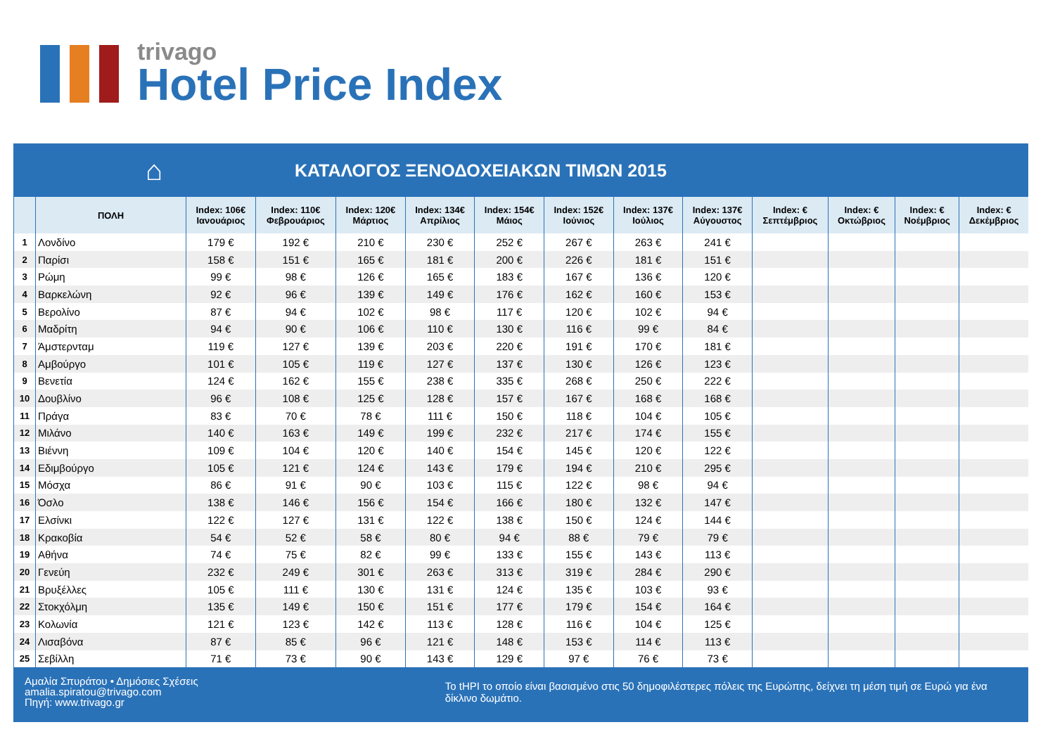trivago
Hotel Price Index
⌂
ΚΑΤΑΛΟΓΟΣ ΞΕΝΟΔΟΧΕΙΑΚΩΝ ΤΙΜΩΝ 2015
| | ΠΟΛΗ | Index: 106€ Ιανουάριος | Index: 110€ Φεβρουάριος | Index: 120€ Μάρτιος | Index: 134€ Απρίλιος | Index: 154€ Μάιος | Index: 152€ Ιούνιος | Index: 137€ Ιούλιος | Index: 137€ Αύγουστος | Index: € Σεπτέμβριος | Index: € Οκτώβριος | Index: € Νοέμβριος | Index: € Δεκέμβριος |
| --- | --- | --- | --- | --- | --- | --- | --- | --- | --- | --- | --- | --- | --- |
| 1 | Λονδίνο | 179 € | 192 € | 210 € | 230 € | 252 € | 267 € | 263 € | 241 € | | | | |
| 2 | Παρίσι | 158 € | 151 € | 165 € | 181 € | 200 € | 226 € | 181 € | 151 € | | | | |
| 3 | Ρώμη | 99 € | 98 € | 126 € | 165 € | 183 € | 167 € | 136 € | 120 € | | | | |
| 4 | Βαρκελώνη | 92 € | 96 € | 139 € | 149 € | 176 € | 162 € | 160 € | 153 € | | | | |
| 5 | Βερολίνο | 87 € | 94 € | 102 € | 98 € | 117 € | 120 € | 102 € | 94 € | | | | |
| 6 | Μαδρίτη | 94 € | 90 € | 106 € | 110 € | 130 € | 116 € | 99 € | 84 € | | | | |
| 7 | Άμστερνταμ | 119 € | 127 € | 139 € | 203 € | 220 € | 191 € | 170 € | 181 € | | | | |
| 8 | Αμβούργο | 101 € | 105 € | 119 € | 127 € | 137 € | 130 € | 126 € | 123 € | | | | |
| 9 | Βενετία | 124 € | 162 € | 155 € | 238 € | 335 € | 268 € | 250 € | 222 € | | | | |
| 10 | Δουβλίνο | 96 € | 108 € | 125 € | 128 € | 157 € | 167 € | 168 € | 168 € | | | | |
| 11 | Πράγα | 83 € | 70 € | 78 € | 111 € | 150 € | 118 € | 104 € | 105 € | | | | |
| 12 | Μιλάνο | 140 € | 163 € | 149 € | 199 € | 232 € | 217 € | 174 € | 155 € | | | | |
| 13 | Βιέννη | 109 € | 104 € | 120 € | 140 € | 154 € | 145 € | 120 € | 122 € | | | | |
| 14 | Εδιμβούργο | 105 € | 121 € | 124 € | 143 € | 179 € | 194 € | 210 € | 295 € | | | | |
| 15 | Μόσχα | 86 € | 91 € | 90 € | 103 € | 115 € | 122 € | 98 € | 94 € | | | | |
| 16 | Όσλο | 138 € | 146 € | 156 € | 154 € | 166 € | 180 € | 132 € | 147 € | | | | |
| 17 | Ελσίνκι | 122 € | 127 € | 131 € | 122 € | 138 € | 150 € | 124 € | 144 € | | | | |
| 18 | Κρακοβία | 54 € | 52 € | 58 € | 80 € | 94 € | 88 € | 79 € | 79 € | | | | |
| 19 | Αθήνα | 74 € | 75 € | 82 € | 99 € | 133 € | 155 € | 143 € | 113 € | | | | |
| 20 | Γενεύη | 232 € | 249 € | 301 € | 263 € | 313 € | 319 € | 284 € | 290 € | | | | |
| 21 | Βρυξέλλες | 105 € | 111 € | 130 € | 131 € | 124 € | 135 € | 103 € | 93 € | | | | |
| 22 | Στοκχόλμη | 135 € | 149 € | 150 € | 151 € | 177 € | 179 € | 154 € | 164 € | | | | |
| 23 | Κολωνία | 121 € | 123 € | 142 € | 113 € | 128 € | 116 € | 104 € | 125 € | | | | |
| 24 | Λισαβόνα | 87 € | 85 € | 96 € | 121 € | 148 € | 153 € | 114 € | 113 € | | | | |
| 25 | Σεβίλλη | 71 € | 73 € | 90 € | 143 € | 129 € | 97 € | 76 € | 73 € | | | | |
Αμαλία Σπυράτου • Δημόσιες Σχέσεις
amalia.spiratou@trivago.com
Πηγή: www.trivago.gr
Το tHPI το οποίο είναι βασισμένο στις 50 δημοφιλέστερες πόλεις της Ευρώπης, δείχνει τη μέση τιμή σε Ευρώ για ένα δίκλινο δωμάτιο.